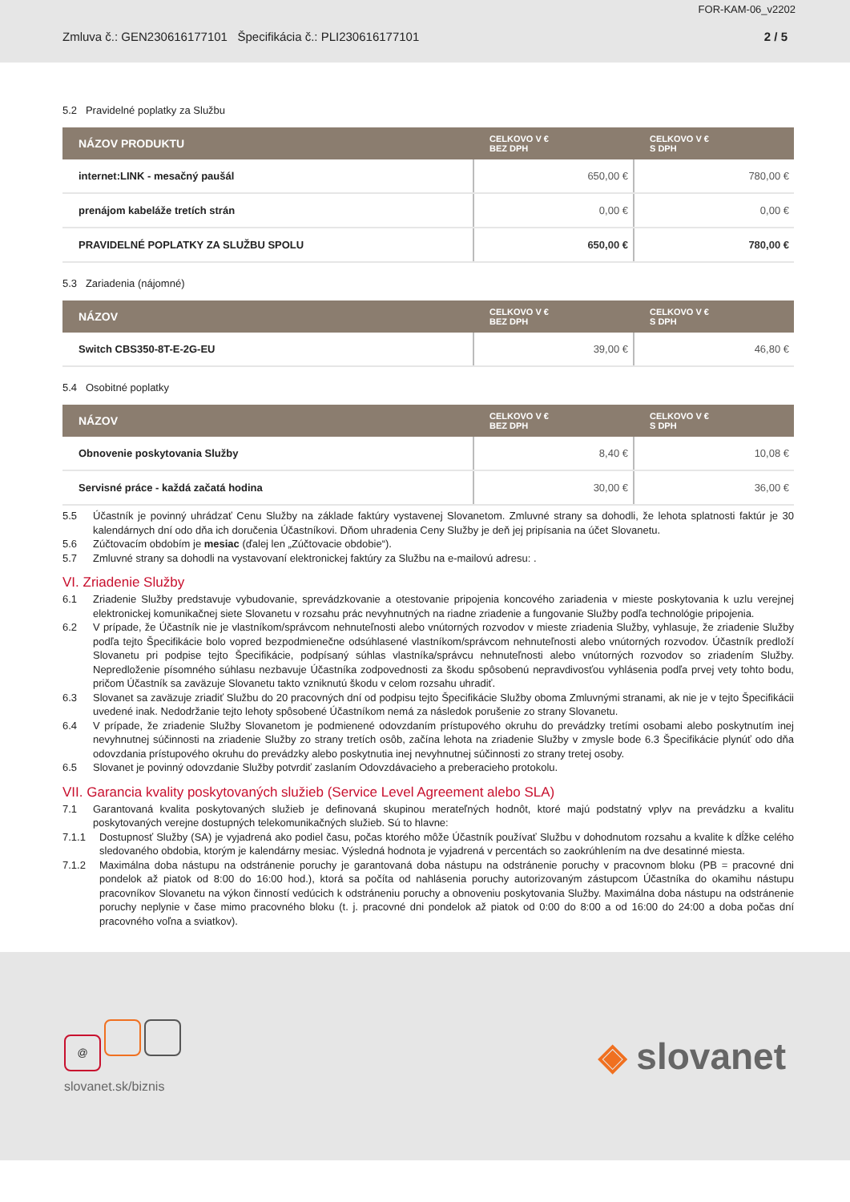FOR-KAM-06_v2202
Zmluva č.: GEN230616177101 Špecifikácia č.: PLI230616177101 2 / 5
5.2 Pravidelné poplatky za Službu
| NÁZOV PRODUKTU | CELKOVO V € BEZ DPH | CELKOVO V € S DPH |
| --- | --- | --- |
| internet:LINK - mesačný paušál | 650,00 € | 780,00 € |
| prenájom kabeláže tretích strán | 0,00 € | 0,00 € |
| PRAVIDELNÉ POPLATKY ZA SLUŽBU SPOLU | 650,00 € | 780,00 € |
5.3 Zariadenia (nájomné)
| NÁZOV | CELKOVO V € BEZ DPH | CELKOVO V € S DPH |
| --- | --- | --- |
| Switch CBS350-8T-E-2G-EU | 39,00 € | 46,80 € |
5.4 Osobitné poplatky
| NÁZOV | CELKOVO V € BEZ DPH | CELKOVO V € S DPH |
| --- | --- | --- |
| Obnovenie poskytovania Služby | 8,40 € | 10,08 € |
| Servisné práce - každá začatá hodina | 30,00 € | 36,00 € |
5.5 Účastník je povinný uhrádzať Cenu Služby na základe faktúry vystavenej Slovanetom. Zmluvné strany sa dohodli, že lehota splatnosti faktúr je 30 kalendárnych dní odo dňa ich doručenia Účastníkovi. Dňom uhradenia Ceny Služby je deň jej pripísania na účet Slovanetu.
5.6 Zúčtovacím obdobím je mesiac (ďalej len „Zúčtovacie obdobie“).
5.7 Zmluvné strany sa dohodli na vystavovaní elektronickej faktúry za Službu na e-mailovú adresu: .
VI. Zriadenie Služby
6.1 Zriadenie Služby predstavuje vybudovanie, sprevádzkovanie a otestovanie pripojenia koncového zariadenia v mieste poskytovania k uzlu verejnej elektronickej komunikačnej siete Slovanetu v rozsahu prác nevyhnutných na riadne zriadenie a fungovanie Služby podľa technológie pripojenia.
6.2 V prípade, že Účastník nie je vlastníkom/správcom nehnuteľnosti alebo vnútorných rozvodov v mieste zriadenia Služby, vyhlasuje, že zriadenie Služby podľa tejto Špecifikácie bolo vopred bezpodmienečne odsúhlasené vlastníkom/správcom nehnuteľnosti alebo vnútorných rozvodov. Účastník predloží Slovanetu pri podpise tejto Špecifikácie, podpísaný súhlas vlastníka/správcu nehnuteľnosti alebo vnútorných rozvodov so zriadením Služby. Nepredloženie písomného súhlasu nezbavuje Účastníka zodpovednosti za škodu spôsobenú nepravdivosťou vyhlásenia podľa prvej vety tohto bodu, pričom Účastník sa zaväzuje Slovanetu takto vzniknutú škodu v celom rozsahu uhradiť.
6.3 Slovanet sa zaväzuje zriadiť Službu do 20 pracovných dní od podpisu tejto Špecifikácie Služby oboma Zmluvnými stranami, ak nie je v tejto Špecifikácii uvedené inak. Nedodržanie tejto lehoty spôsobené Účastníkom nemá za následok porušenie zo strany Slovanetu.
6.4 V prípade, že zriadenie Služby Slovanetom je podmienené odovzdaním prístupového okruhu do prevádzky tretími osobami alebo poskytnutím inej nevyhnutnej súčinnosti na zriadenie Služby zo strany tretích osôb, začína lehota na zriadenie Služby v zmysle bode 6.3 Špecifikácie plynúť odo dňa odovzdania prístupového okruhu do prevádzky alebo poskytnutia inej nevyhnutnej súčinnosti zo strany tretej osoby.
6.5 Slovanet je povinný odovzdanie Služby potvrdiť zaslaním Odovzdávacieho a preberacieho protokolu.
VII. Garancia kvality poskytovaných služieb (Service Level Agreement alebo SLA)
7.1 Garantovaná kvalita poskytovaných služieb je definovaná skupinou merateľných hodnôt, ktoré majú podstatný vplyv na prevádzku a kvalitu poskytovaných verejne dostupných telekomunikačných služieb. Sú to hlavne:
7.1.1 Dostupnosť Služby (SA) je vyjadrená ako podiel času, počas ktorého môže Účastník používať Službu v dohodnutom rozsahu a kvalite k dĺžke celého sledovaného obdobia, ktorým je kalendárny mesiac. Výsledná hodnota je vyjadrená v percentách so zaokrúhlením na dve desatinné miesta.
7.1.2 Maximálna doba nástupu na odstránenie poruchy je garantovaná doba nástupu na odstránenie poruchy v pracovnom bloku (PB = pracovné dni pondelok až piatok od 8:00 do 16:00 hod.), ktorá sa počíta od nahlásenia poruchy autorizovaným zástupcom Účastníka do okamihu nástupu pracovníkov Slovanetu na výkon činností vedúcich k odstráneniu poruchy a obnoveniu poskytovania Služby. Maximálna doba nástupu na odstránenie poruchy neplynie v čase mimo pracovného bloku (t. j. pracovné dni pondelok až piatok od 0:00 do 8:00 a od 16:00 do 24:00 a doba počas dní pracovného voľna a sviatkov).
@
slovanet.sk/biznis
◈ slovanet